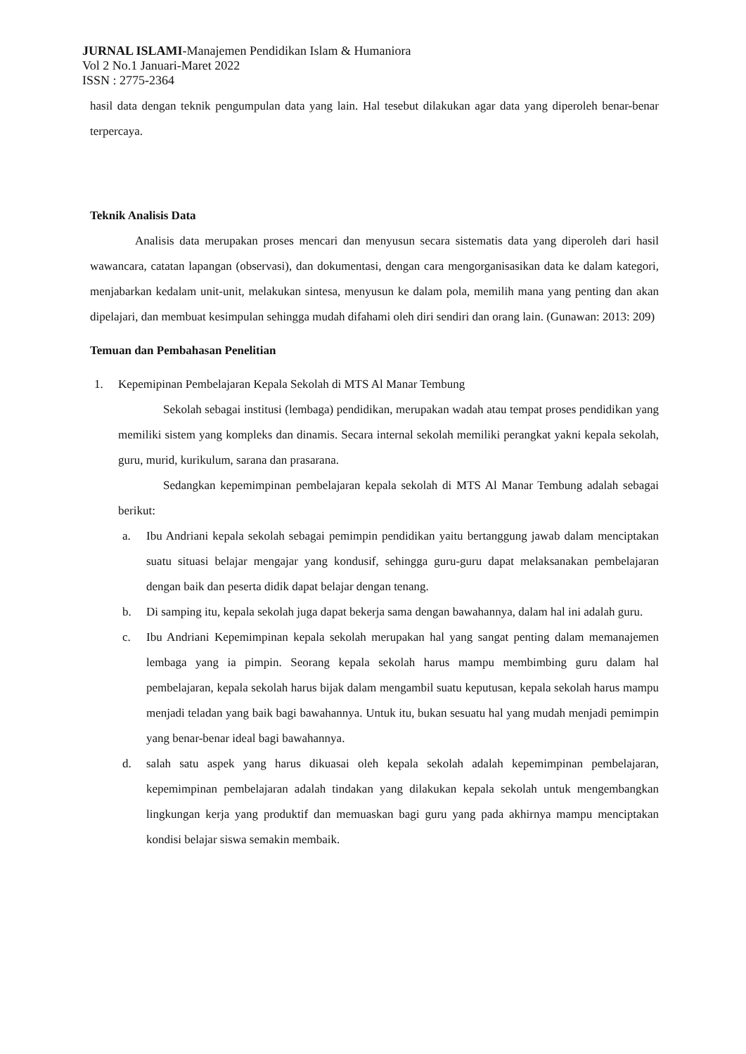JURNAL ISLAMI-Manajemen Pendidikan Islam & Humaniora
Vol 2 No.1 Januari-Maret 2022
ISSN : 2775-2364
hasil data dengan teknik pengumpulan data yang lain. Hal tesebut dilakukan agar data yang diperoleh benar-benar terpercaya.
Teknik Analisis Data
Analisis data merupakan proses mencari dan menyusun secara sistematis data yang diperoleh dari hasil wawancara, catatan lapangan (observasi), dan dokumentasi, dengan cara mengorganisasikan data ke dalam kategori, menjabarkan kedalam unit-unit, melakukan sintesa, menyusun ke dalam pola, memilih mana yang penting dan akan dipelajari, dan membuat kesimpulan sehingga mudah difahami oleh diri sendiri dan orang lain. (Gunawan: 2013: 209)
Temuan dan Pembahasan Penelitian
1.
Kepemipinan Pembelajaran Kepala Sekolah di MTS Al Manar Tembung
Sekolah sebagai institusi (lembaga) pendidikan, merupakan wadah atau tempat proses pendidikan yang memiliki sistem yang kompleks dan dinamis. Secara internal sekolah memiliki perangkat yakni kepala sekolah, guru, murid, kurikulum, sarana dan prasarana.
Sedangkan kepemimpinan pembelajaran kepala sekolah di MTS Al Manar Tembung adalah sebagai berikut:
a.
Ibu Andriani kepala sekolah sebagai pemimpin pendidikan yaitu bertanggung jawab dalam menciptakan suatu situasi belajar mengajar yang kondusif, sehingga guru-guru dapat melaksanakan pembelajaran dengan baik dan peserta didik dapat belajar dengan tenang.
b.
Di samping itu, kepala sekolah juga dapat bekerja sama dengan bawahannya, dalam hal ini adalah guru.
c.
Ibu Andriani Kepemimpinan kepala sekolah merupakan hal yang sangat penting dalam memanajemen lembaga yang ia pimpin. Seorang kepala sekolah harus mampu membimbing guru dalam hal pembelajaran, kepala sekolah harus bijak dalam mengambil suatu keputusan, kepala sekolah harus mampu menjadi teladan yang baik bagi bawahannya. Untuk itu, bukan sesuatu hal yang mudah menjadi pemimpin yang benar-benar ideal bagi bawahannya.
d.
salah satu aspek yang harus dikuasai oleh kepala sekolah adalah kepemimpinan pembelajaran, kepemimpinan pembelajaran adalah tindakan yang dilakukan kepala sekolah untuk mengembangkan lingkungan kerja yang produktif dan memuaskan bagi guru yang pada akhirnya mampu menciptakan kondisi belajar siswa semakin membaik.